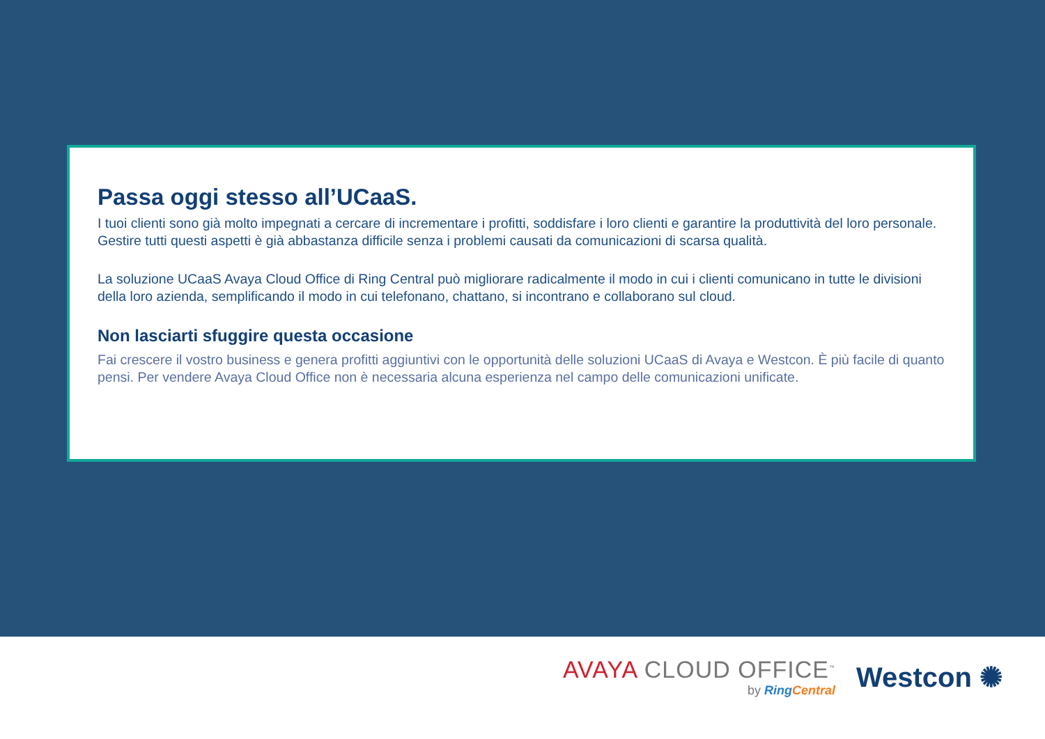Passa oggi stesso all’UCaaS.
I tuoi clienti sono già molto impegnati a cercare di incrementare i profitti, soddisfare i loro clienti e garantire la produttività del loro personale. Gestire tutti questi aspetti è già abbastanza difficile senza i problemi causati da comunicazioni di scarsa qualità.
La soluzione UCaaS Avaya Cloud Office di Ring Central può migliorare radicalmente il modo in cui i clienti comunicano in tutte le divisioni della loro azienda, semplificando il modo in cui telefonano, chattano, si incontrano e collaborano sul cloud.
Non lasciarti sfuggire questa occasione
Fai crescere il vostro business e genera profitti aggiuntivi con le opportunità delle soluzioni UCaaS di Avaya e Westcon. È più facile di quanto pensi. Per vendere Avaya Cloud Office non è necessaria alcuna esperienza nel campo delle comunicazioni unificate.
AVAYA CLOUD OFFICE<sup>™</sup>
by RingCentral
Westcon ✺